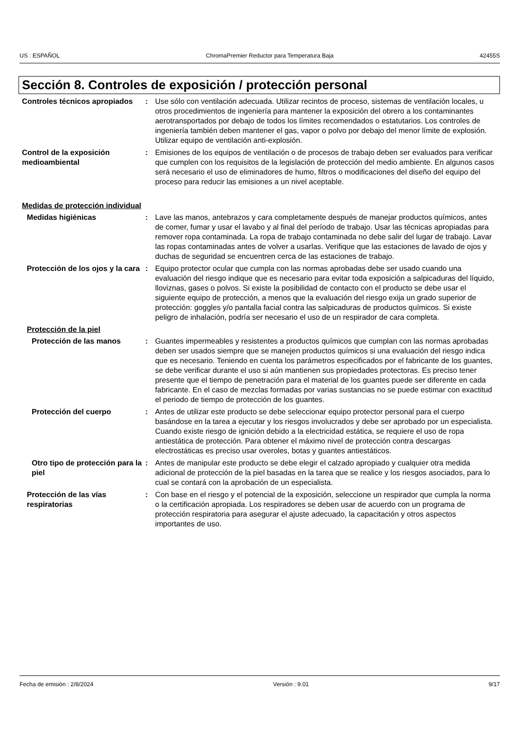US : ESPAÑOL ChromaPremier Reductor para Temperatura Baja 42455S
Sección 8. Controles de exposición / protección personal
Controles técnicos apropiados
: Use sólo con ventilación adecuada. Utilizar recintos de proceso, sistemas de ventilación locales, u otros procedimientos de ingeniería para mantener la exposición del obrero a los contaminantes aerotransportados por debajo de todos los límites recomendados o estatutarios. Los controles de ingeniería también deben mantener el gas, vapor o polvo por debajo del menor límite de explosión. Utilizar equipo de ventilación anti-explosión.
Control de la exposición medioambiental
: Emisiones de los equipos de ventilación o de procesos de trabajo deben ser evaluados para verificar que cumplen con los requisitos de la legislación de protección del medio ambiente. En algunos casos será necesario el uso de eliminadores de humo, filtros o modificaciones del diseño del equipo del proceso para reducir las emisiones a un nivel aceptable.
Medidas de protección individual
Medidas higiénicas : Lave las manos, antebrazos y cara completamente después de manejar productos químicos, antes de comer, fumar y usar el lavabo y al final del período de trabajo. Usar las técnicas apropiadas para remover ropa contaminada. La ropa de trabajo contaminada no debe salir del lugar de trabajo. Lavar las ropas contaminadas antes de volver a usarlas. Verifique que las estaciones de lavado de ojos y duchas de seguridad se encuentren cerca de las estaciones de trabajo.
Protección de los ojos y la cara
: Equipo protector ocular que cumpla con las normas aprobadas debe ser usado cuando una evaluación del riesgo indique que es necesario para evitar toda exposición a salpicaduras del líquido, lloviznas, gases o polvos. Si existe la posibilidad de contacto con el producto se debe usar el siguiente equipo de protección, a menos que la evaluación del riesgo exija un grado superior de protección: goggles y/o pantalla facial contra las salpicaduras de productos químicos. Si existe peligro de inhalación, podría ser necesario el uso de un respirador de cara completa.
Protección de la piel
Protección de las manos : Guantes impermeables y resistentes a productos químicos que cumplan con las normas aprobadas deben ser usados siempre que se manejen productos químicos si una evaluación del riesgo indica que es necesario. Teniendo en cuenta los parámetros especificados por el fabricante de los guantes, se debe verificar durante el uso si aún mantienen sus propiedades protectoras. Es preciso tener presente que el tiempo de penetración para el material de los guantes puede ser diferente en cada fabricante. En el caso de mezclas formadas por varias sustancias no se puede estimar con exactitud el periodo de tiempo de protección de los guantes.
Protección del cuerpo : Antes de utilizar este producto se debe seleccionar equipo protector personal para el cuerpo basándose en la tarea a ejecutar y los riesgos involucrados y debe ser aprobado por un especialista. Cuando existe riesgo de ignición debido a la electricidad estática, se requiere el uso de ropa antiestática de protección. Para obtener el máximo nivel de protección contra descargas electrostáticas es preciso usar overoles, botas y guantes antiestáticos.
Otro tipo de protección para la piel
: Antes de manipular este producto se debe elegir el calzado apropiado y cualquier otra medida adicional de protección de la piel basadas en la tarea que se realice y los riesgos asociados, para lo cual se contará con la aprobación de un especialista.
Protección de las vías respiratorias
: Con base en el riesgo y el potencial de la exposición, seleccione un respirador que cumpla la norma o la certificación apropiada. Los respiradores se deben usar de acuerdo con un programa de protección respiratoria para asegurar el ajuste adecuado, la capacitación y otros aspectos importantes de uso.
Fecha de emisión : 2/8/2024 Versión : 9.01 9/17